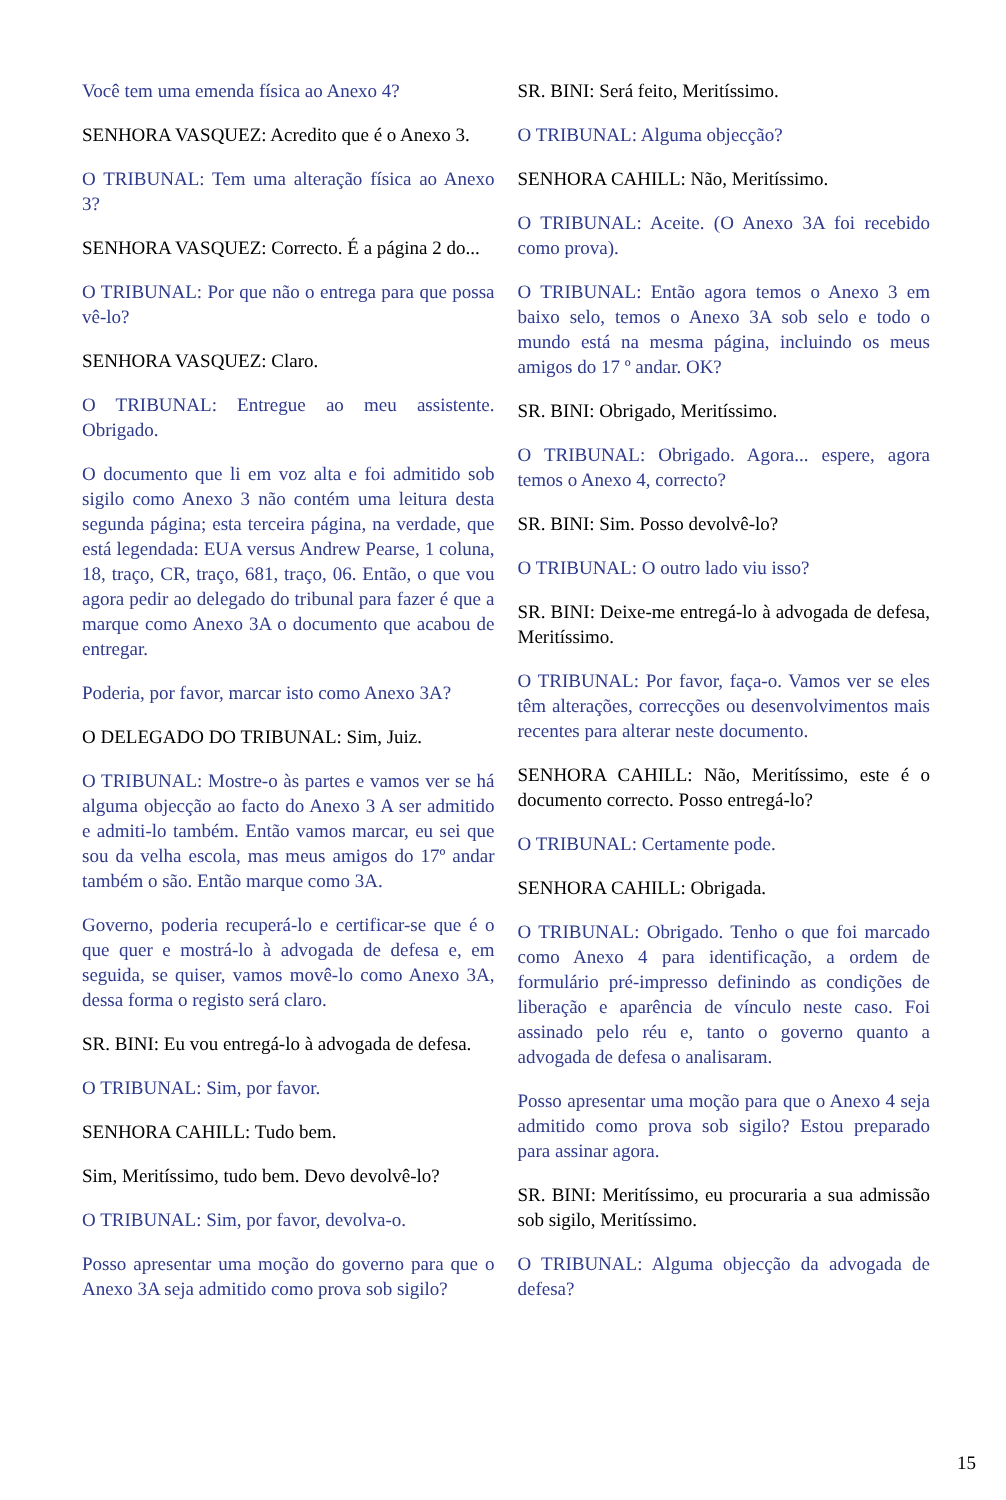Você tem uma emenda física ao Anexo 4?
SENHORA VASQUEZ: Acredito que é o Anexo 3.
O TRIBUNAL: Tem uma alteração física ao Anexo 3?
SENHORA VASQUEZ: Correcto. É a página 2 do...
O TRIBUNAL: Por que não o entrega para que possa vê-lo?
SENHORA VASQUEZ: Claro.
O TRIBUNAL: Entregue ao meu assistente. Obrigado.
O documento que li em voz alta e foi admitido sob sigilo como Anexo 3 não contém uma leitura desta segunda página; esta terceira página, na verdade, que está legendada: EUA versus Andrew Pearse, 1 coluna, 18, traço, CR, traço, 681, traço, 06. Então, o que vou agora pedir ao delegado do tribunal para fazer é que a marque como Anexo 3A o documento que acabou de entregar.
Poderia, por favor, marcar isto como Anexo 3A?
O DELEGADO DO TRIBUNAL: Sim, Juiz.
O TRIBUNAL: Mostre-o às partes e vamos ver se há alguma objecção ao facto do Anexo 3 A ser admitido e admiti-lo também. Então vamos marcar, eu sei que sou da velha escola, mas meus amigos do 17º andar também o são. Então marque como 3A.
Governo, poderia recuperá-lo e certificar-se que é o que quer e mostrá-lo à advogada de defesa e, em seguida, se quiser, vamos movê-lo como Anexo 3A, dessa forma o registo será claro.
SR. BINI: Eu vou entregá-lo à advogada de defesa.
O TRIBUNAL: Sim, por favor.
SENHORA CAHILL: Tudo bem.
Sim, Meritíssimo, tudo bem. Devo devolvê-lo?
O TRIBUNAL: Sim, por favor, devolva-o.
Posso apresentar uma moção do governo para que o Anexo 3A seja admitido como prova sob sigilo?
SR. BINI: Será feito, Meritíssimo.
O TRIBUNAL: Alguma objecção?
SENHORA CAHILL: Não, Meritíssimo.
O TRIBUNAL: Aceite. (O Anexo 3A foi recebido como prova).
O TRIBUNAL: Então agora temos o Anexo 3 em baixo selo, temos o Anexo 3A sob selo e todo o mundo está na mesma página, incluindo os meus amigos do 17 º andar. OK?
SR. BINI: Obrigado, Meritíssimo.
O TRIBUNAL: Obrigado. Agora... espere, agora temos o Anexo 4, correcto?
SR. BINI: Sim. Posso devolvê-lo?
O TRIBUNAL: O outro lado viu isso?
SR. BINI: Deixe-me entregá-lo à advogada de defesa, Meritíssimo.
O TRIBUNAL: Por favor, faça-o. Vamos ver se eles têm alterações, correcções ou desenvolvimentos mais recentes para alterar neste documento.
SENHORA CAHILL: Não, Meritíssimo, este é o documento correcto. Posso entregá-lo?
O TRIBUNAL: Certamente pode.
SENHORA CAHILL: Obrigada.
O TRIBUNAL: Obrigado. Tenho o que foi marcado como Anexo 4 para identificação, a ordem de formulário pré-impresso definindo as condições de liberação e aparência de vínculo neste caso. Foi assinado pelo réu e, tanto o governo quanto a advogada de defesa o analisaram.
Posso apresentar uma moção para que o Anexo 4 seja admitido como prova sob sigilo? Estou preparado para assinar agora.
SR. BINI: Meritíssimo, eu procuraria a sua admissão sob sigilo, Meritíssimo.
O TRIBUNAL: Alguma objecção da advogada de defesa?
15